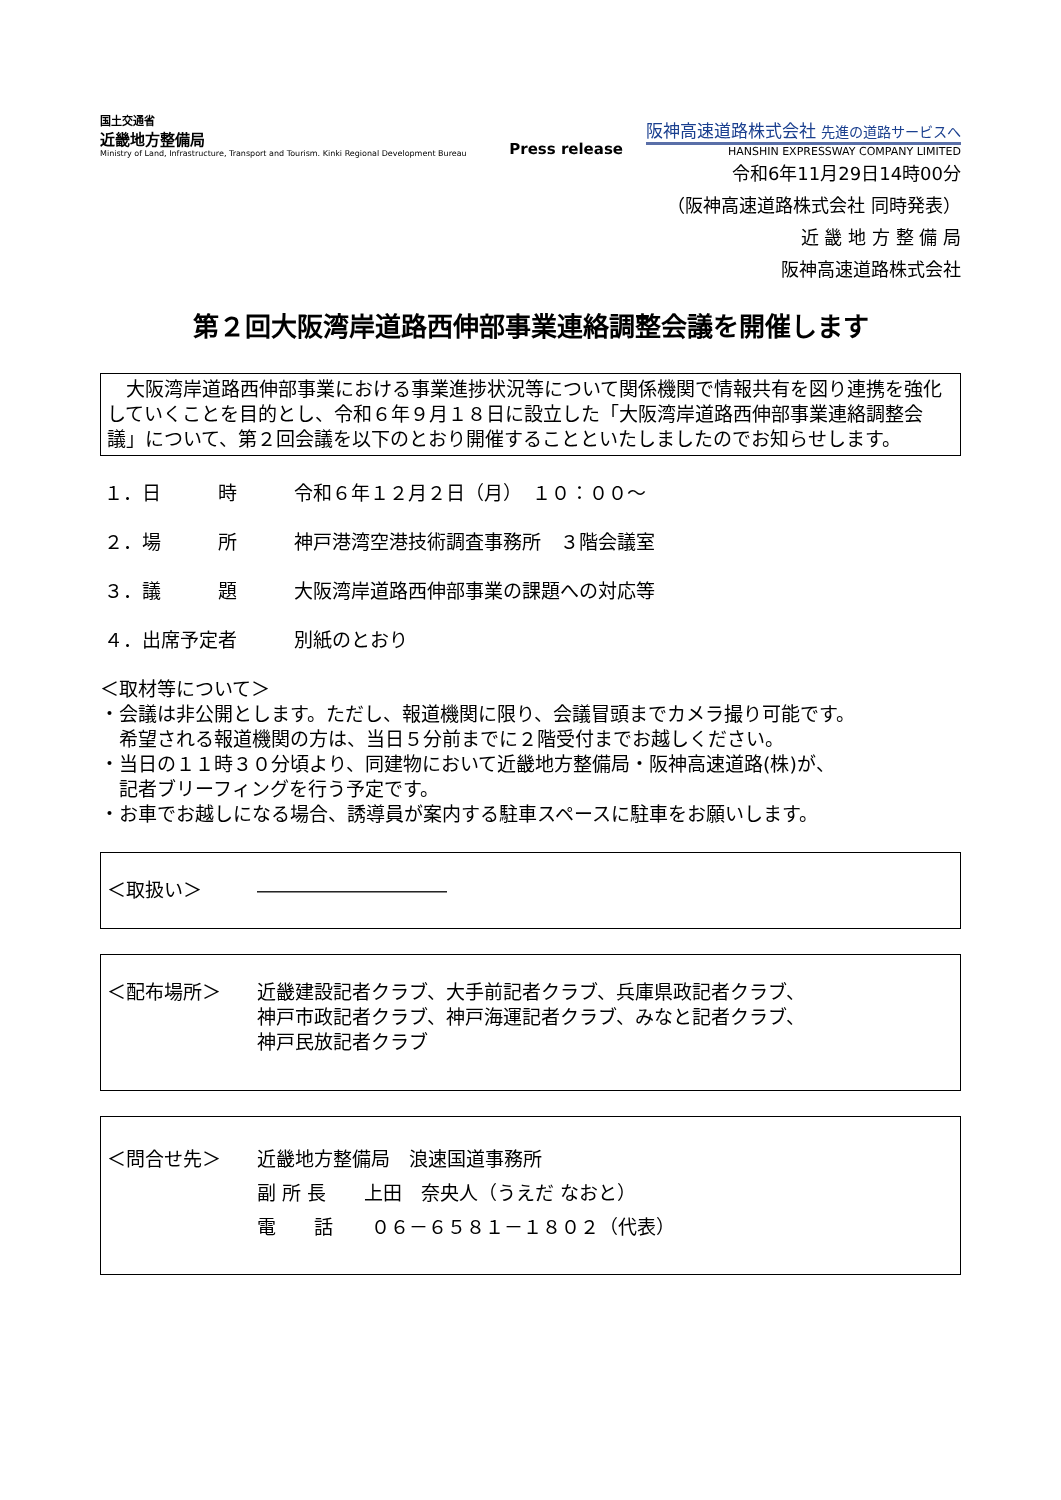国土交通省
近畿地方整備局
Ministry of Land, Infrastructure, Transport and Tourism. Kinki Regional Development Bureau
Press release
阪神高速道路株式会社 先進の道路サービスへ
HANSHIN EXPRESSWAY COMPANY LIMITED
令和6年11月29日14時00分
（阪神高速道路株式会社 同時発表）
近 畿 地 方 整 備 局
阪神高速道路株式会社
第２回大阪湾岸道路西伸部事業連絡調整会議を開催します
　大阪湾岸道路西伸部事業における事業進捗状況等について関係機関で情報共有を図り連携を強化していくことを目的とし、令和６年９月１８日に設立した「大阪湾岸道路西伸部事業連絡調整会議」について、第２回会議を以下のとおり開催することといたしましたのでお知らせします。
１．日　　　時 令和６年１２月２日（月）　１０：００～
２．場　　　所 神戸港湾空港技術調査事務所　３階会議室
３．議　　　題 大阪湾岸道路西伸部事業の課題への対応等
４．出席予定者 別紙のとおり
＜取材等について＞
・会議は非公開とします。ただし、報道機関に限り、会議冒頭までカメラ撮り可能です。
　希望される報道機関の方は、当日５分前までに２階受付までお越しください。
・当日の１１時３０分頃より、同建物において近畿地方整備局・阪神高速道路(株)が、
　記者ブリーフィングを行う予定です。
・お車でお越しになる場合、誘導員が案内する駐車スペースに駐車をお願いします。
＜取扱い＞ ――――――――――
＜配布場所＞ 近畿建設記者クラブ、大手前記者クラブ、兵庫県政記者クラブ、
神戸市政記者クラブ、神戸海運記者クラブ、みなと記者クラブ、
神戸民放記者クラブ
＜問合せ先＞ 近畿地方整備局　浪速国道事務所
副 所 長　　上田　奈央人（うえだ なおと）
電　　話　　０６－６５８１－１８０２（代表）